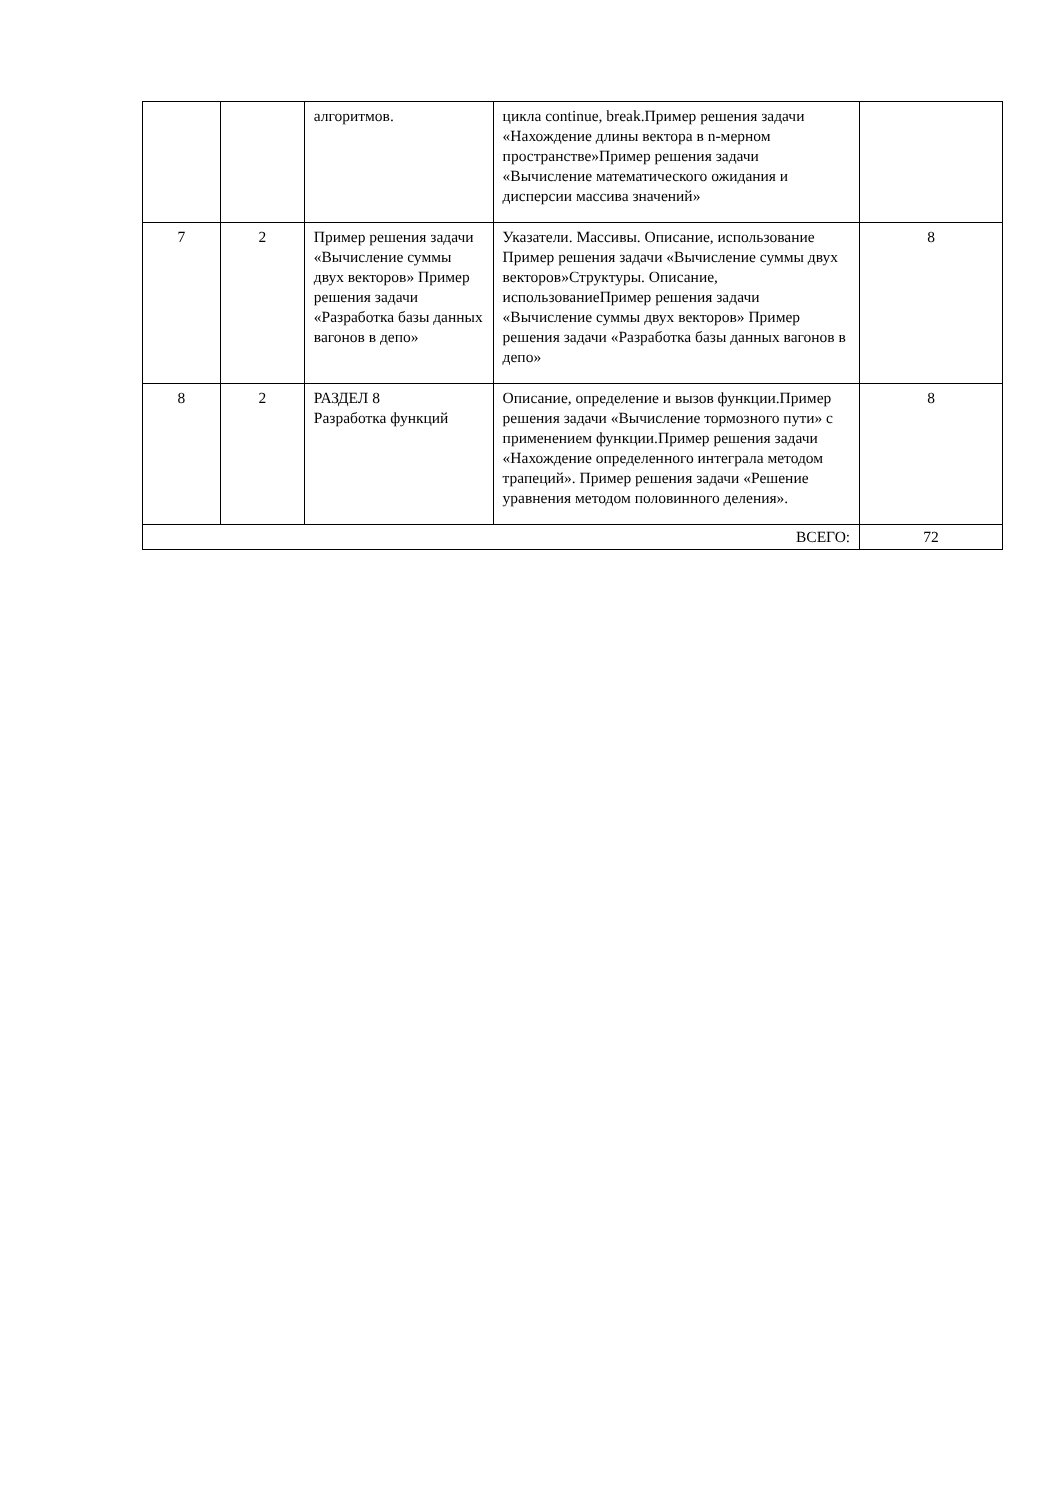| | | алгоритмов. | цикла continue, break.Пример решения задачи «Нахождение длины вектора в n-мерном пространстве»Пример решения задачи «Вычисление математического ожидания и дисперсии массива значений» | |
| 7 | 2 | Пример решения задачи «Вычисление суммы двух векторов» Пример решения задачи «Разработка базы данных вагонов в депо» | Указатели. Массивы. Описание, использование Пример решения задачи «Вычисление суммы двух векторов»Структуры. Описание, использованиеПример решения задачи «Вычисление суммы двух векторов» Пример решения задачи «Разработка базы данных вагонов в депо» | 8 |
| 8 | 2 | РАЗДЕЛ 8 Разработка функций | Описание, определение и вызов функции.Пример решения задачи «Вычисление тормозного пути» с применением функции.Пример решения задачи «Нахождение определенного интеграла методом трапеций». Пример решения задачи «Решение уравнения методом половинного деления». | 8 |
| ВСЕГО: | | | | 72 |